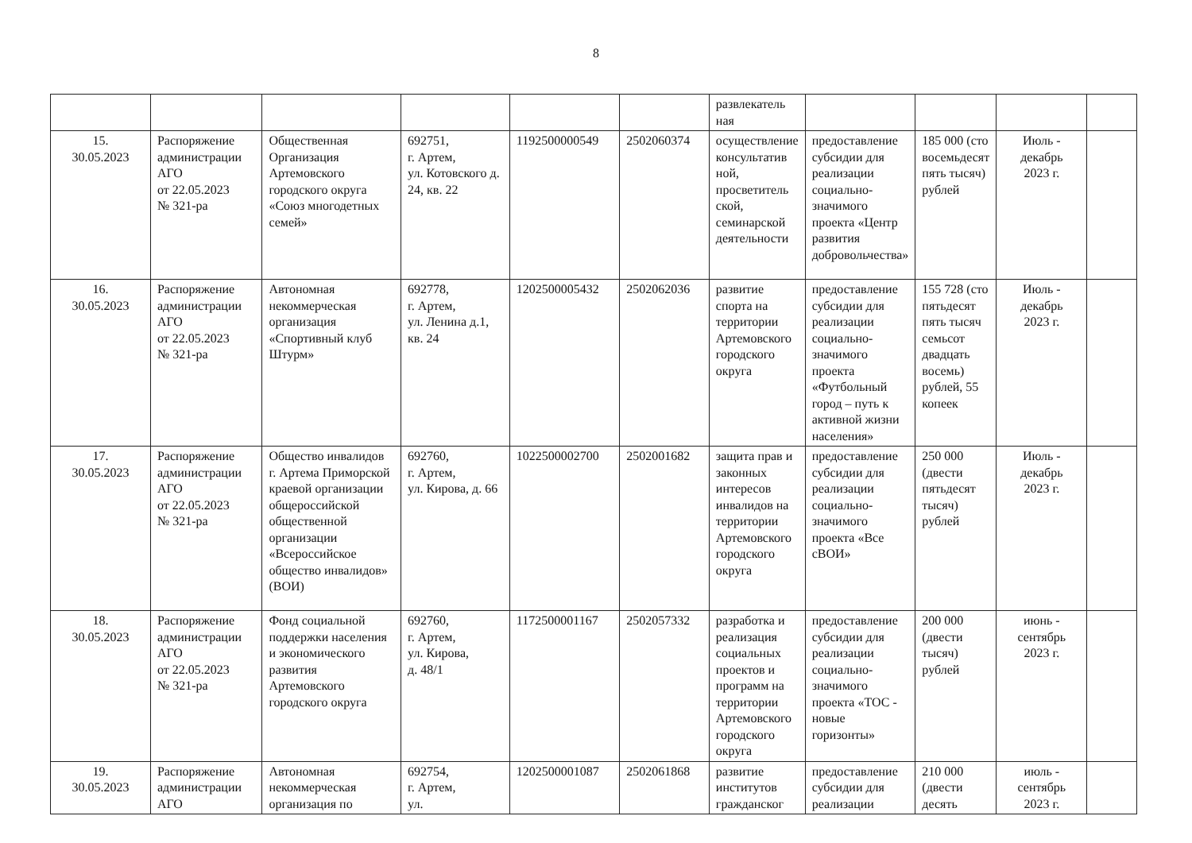8
| | | | | | | развлекатель ная | | | | |
| 15. 30.05.2023 | Распоряжение администрации АГО от 22.05.2023 № 321-ра | Общественная Организация Артемовского городского округа «Союз многодетных семей» | 692751, г. Артем, ул. Котовского д. 24, кв. 22 | 1192500000549 | 2502060374 | осуществление консультатив ной, просветитель ской, семинарской деятельности | предоставление субсидии для реализации социально-значимого проекта «Центр развития добровольчества» | 185 000 (сто восемьдесят пять тысяч) рублей | Июль - декабрь 2023 г. | |
| 16. 30.05.2023 | Распоряжение администрации АГО от 22.05.2023 № 321-ра | Автономная некоммерческая организация «Спортивный клуб Штурм» | 692778, г. Артем, ул. Ленина д.1, кв. 24 | 1202500005432 | 2502062036 | развитие спорта на территории Артемовского городского округа | предоставление субсидии для реализации социально-значимого проекта «Футбольный город – путь к активной жизни населения» | 155 728 (сто пятьдесят пять тысяч семьсот двадцать восемь) рублей, 55 копеек | Июль - декабрь 2023 г. | |
| 17. 30.05.2023 | Распоряжение администрации АГО от 22.05.2023 № 321-ра | Общество инвалидов г. Артема Приморской краевой организации общероссийской общественной организации «Всероссийское общество инвалидов» (ВОИ) | 692760, г. Артем, ул. Кирова, д. 66 | 1022500002700 | 2502001682 | защита прав и законных интересов инвалидов на территории Артемовского городского округа | предоставление субсидии для реализации социально-значимого проекта «Все сВОИ» | 250 000 (двести пятьдесят тысяч) рублей | Июль - декабрь 2023 г. | |
| 18. 30.05.2023 | Распоряжение администрации АГО от 22.05.2023 № 321-ра | Фонд социальной поддержки населения и экономического развития Артемовского городского округа | 692760, г. Артем, ул. Кирова, д. 48/1 | 1172500001167 | 2502057332 | разработка и реализация социальных проектов и программ на территории Артемовского городского округа | предоставление субсидии для реализации социально-значимого проекта «ТОС - новые горизонты» | 200 000 (двести тысяч) рублей | июнь - сентябрь 2023 г. | |
| 19. 30.05.2023 | Распоряжение администрации АГО | Автономная некоммерческая организация по | 692754, г. Артем, ул. | 1202500001087 | 2502061868 | развитие институтов гражданског | предоставление субсидии для реализации | 210 000 (двести десять | июль - сентябрь 2023 г. | |